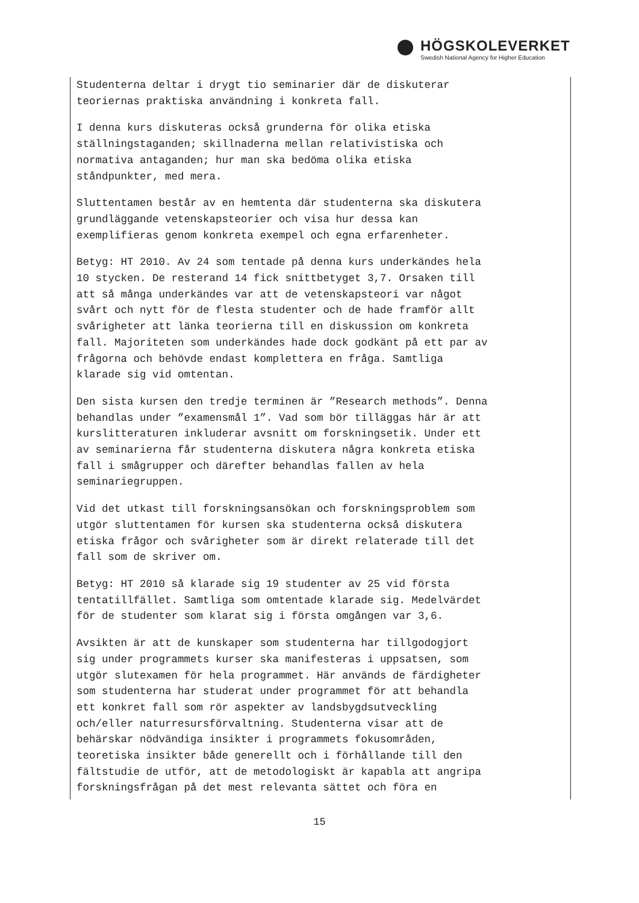HÖGSKOLEVERKET
Swedish National Agency for Higher Education
Studenterna deltar i drygt tio seminarier där de diskuterar teoriernas praktiska användning i konkreta fall.
I denna kurs diskuteras också grunderna för olika etiska ställningstaganden; skillnaderna mellan relativistiska och normativa antaganden; hur man ska bedöma olika etiska ståndpunkter, med mera.
Sluttentamen består av en hemtenta där studenterna ska diskutera grundläggande vetenskapsteorier och visa hur dessa kan exemplifieras genom konkreta exempel och egna erfarenheter.
Betyg: HT 2010. Av 24 som tentade på denna kurs underkändes hela 10 stycken. De resterand 14 fick snittbetyget 3,7. Orsaken till att så många underkändes var att de vetenskapsteori var något svårt och nytt för de flesta studenter och de hade framför allt svårigheter att länka teorierna till en diskussion om konkreta fall. Majoriteten som underkändes hade dock godkänt på ett par av frågorna och behövde endast komplettera en fråga. Samtliga klarade sig vid omtentan.
Den sista kursen den tredje terminen är ”Research methods”. Denna behandlas under ”examensmål 1”. Vad som bör tilläggas här är att kurslitteraturen inkluderar avsnitt om forskningsetik. Under ett av seminarierna får studenterna diskutera några konkreta etiska fall i smågrupper och därefter behandlas fallen av hela seminariegruppen.
Vid det utkast till forskningsansökan och forskningsproblem som utgör sluttentamen för kursen ska studenterna också diskutera etiska frågor och svårigheter som är direkt relaterade till det fall som de skriver om.
Betyg: HT 2010 så klarade sig 19 studenter av 25 vid första tentatillfället. Samtliga som omtentade klarade sig. Medelvärdet för de studenter som klarat sig i första omgången var 3,6.
Avsikten är att de kunskaper som studenterna har tillgodogjort sig under programmets kurser ska manifesteras i uppsatsen, som utgör slutexamen för hela programmet. Här används de färdigheter som studenterna har studerat under programmet för att behandla ett konkret fall som rör aspekter av landsbygdsutveckling och/eller naturresursförvaltning. Studenterna visar att de behärskar nödvändiga insikter i programmets fokusområden, teoretiska insikter både generellt och i förhållande till den fältstudie de utför, att de metodologiskt är kapabla att angripa forskningsfrågan på det mest relevanta sättet och föra en
15